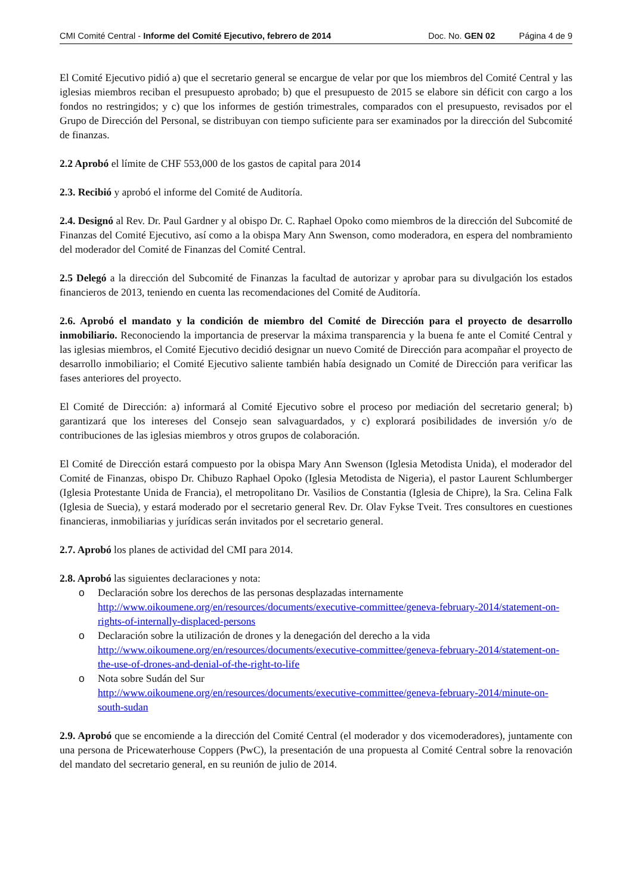CMI Comité Central - Informe del Comité Ejecutivo, febrero de 2014 Doc. No. GEN 02 Página 4 de 9
El Comité Ejecutivo pidió a) que el secretario general se encargue de velar por que los miembros del Comité Central y las iglesias miembros reciban el presupuesto aprobado; b) que el presupuesto de 2015 se elabore sin déficit con cargo a los fondos no restringidos; y c) que los informes de gestión trimestrales, comparados con el presupuesto, revisados por el Grupo de Dirección del Personal, se distribuyan con tiempo suficiente para ser examinados por la dirección del Subcomité de finanzas.
2.2 Aprobó el límite de CHF 553,000 de los gastos de capital para 2014
2.3. Recibió y aprobó el informe del Comité de Auditoría.
2.4. Designó al Rev. Dr. Paul Gardner y al obispo Dr. C. Raphael Opoko como miembros de la dirección del Subcomité de Finanzas del Comité Ejecutivo, así como a la obispa Mary Ann Swenson, como moderadora, en espera del nombramiento del moderador del Comité de Finanzas del Comité Central.
2.5 Delegó a la dirección del Subcomité de Finanzas la facultad de autorizar y aprobar para su divulgación los estados financieros de 2013, teniendo en cuenta las recomendaciones del Comité de Auditoría.
2.6. Aprobó el mandato y la condición de miembro del Comité de Dirección para el proyecto de desarrollo inmobiliario. Reconociendo la importancia de preservar la máxima transparencia y la buena fe ante el Comité Central y las iglesias miembros, el Comité Ejecutivo decidió designar un nuevo Comité de Dirección para acompañar el proyecto de desarrollo inmobiliario; el Comité Ejecutivo saliente también había designado un Comité de Dirección para verificar las fases anteriores del proyecto.
El Comité de Dirección: a) informará al Comité Ejecutivo sobre el proceso por mediación del secretario general; b) garantizará que los intereses del Consejo sean salvaguardados, y c) explorará posibilidades de inversión y/o de contribuciones de las iglesias miembros y otros grupos de colaboración.
El Comité de Dirección estará compuesto por la obispa Mary Ann Swenson (Iglesia Metodista Unida), el moderador del Comité de Finanzas, obispo Dr. Chibuzo Raphael Opoko (Iglesia Metodista de Nigeria), el pastor Laurent Schlumberger (Iglesia Protestante Unida de Francia), el metropolitano Dr. Vasilios de Constantia (Iglesia de Chipre), la Sra. Celina Falk (Iglesia de Suecia), y estará moderado por el secretario general Rev. Dr. Olav Fykse Tveit. Tres consultores en cuestiones financieras, inmobiliarias y jurídicas serán invitados por el secretario general.
2.7. Aprobó los planes de actividad del CMI para 2014.
2.8. Aprobó las siguientes declaraciones y nota:
o Declaración sobre los derechos de las personas desplazadas internamente
http://www.oikoumene.org/en/resources/documents/executive-committee/geneva-february-2014/statement-on-rights-of-internally-displaced-persons
o Declaración sobre la utilización de drones y la denegación del derecho a la vida
http://www.oikoumene.org/en/resources/documents/executive-committee/geneva-february-2014/statement-on-the-use-of-drones-and-denial-of-the-right-to-life
o Nota sobre Sudán del Sur
http://www.oikoumene.org/en/resources/documents/executive-committee/geneva-february-2014/minute-on-south-sudan
2.9. Aprobó que se encomiende a la dirección del Comité Central (el moderador y dos vicemoderadores), juntamente con una persona de Pricewaterhouse Coppers (PwC), la presentación de una propuesta al Comité Central sobre la renovación del mandato del secretario general, en su reunión de julio de 2014.